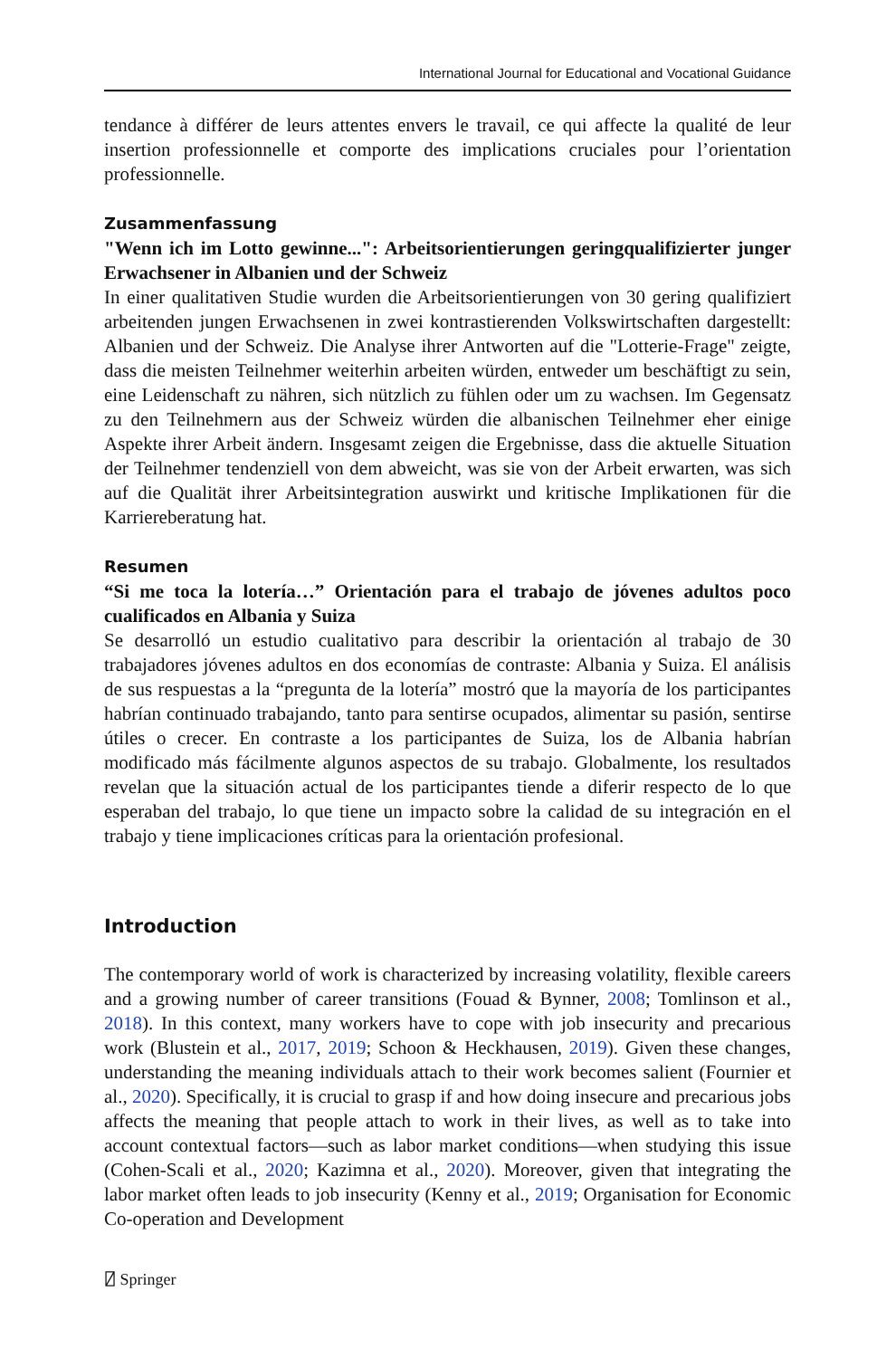International Journal for Educational and Vocational Guidance
tendance à différer de leurs attentes envers le travail, ce qui affecte la qualité de leur insertion professionnelle et comporte des implications cruciales pour l’orientation professionnelle.
Zusammenfassung
"Wenn ich im Lotto gewinne...": Arbeitsorientierungen geringqualifizierter junger Erwachsener in Albanien und der Schweiz
In einer qualitativen Studie wurden die Arbeitsorientierungen von 30 gering qualifiziert arbeitenden jungen Erwachsenen in zwei kontrastierenden Volkswirtschaften dargestellt: Albanien und der Schweiz. Die Analyse ihrer Antworten auf die "Lotterie-Frage" zeigte, dass die meisten Teilnehmer weiterhin arbeiten würden, entweder um beschäftigt zu sein, eine Leidenschaft zu nähren, sich nützlich zu fühlen oder um zu wachsen. Im Gegensatz zu den Teilnehmern aus der Schweiz würden die albanischen Teilnehmer eher einige Aspekte ihrer Arbeit ändern. Insgesamt zeigen die Ergebnisse, dass die aktuelle Situation der Teilnehmer tendenziell von dem abweicht, was sie von der Arbeit erwarten, was sich auf die Qualität ihrer Arbeitsintegration auswirkt und kritische Implikationen für die Karriereberatung hat.
Resumen
“Si me toca la lotería…” Orientación para el trabajo de jóvenes adultos poco cualificados en Albania y Suiza
Se desarrolló un estudio cualitativo para describir la orientación al trabajo de 30 trabajadores jóvenes adultos en dos economías de contraste: Albania y Suiza. El análisis de sus respuestas a la “pregunta de la lotería” mostró que la mayoría de los participantes habrían continuado trabajando, tanto para sentirse ocupados, alimentar su pasión, sentirse útiles o crecer. En contraste a los participantes de Suiza, los de Albania habrían modificado más fácilmente algunos aspectos de su trabajo. Globalmente, los resultados revelan que la situación actual de los participantes tiende a diferir respecto de lo que esperaban del trabajo, lo que tiene un impacto sobre la calidad de su integración en el trabajo y tiene implicaciones críticas para la orientación profesional.
Introduction
The contemporary world of work is characterized by increasing volatility, flexible careers and a growing number of career transitions (Fouad & Bynner, 2008; Tomlinson et al., 2018). In this context, many workers have to cope with job insecurity and precarious work (Blustein et al., 2017, 2019; Schoon & Heckhausen, 2019). Given these changes, understanding the meaning individuals attach to their work becomes salient (Fournier et al., 2020). Specifically, it is crucial to grasp if and how doing insecure and precarious jobs affects the meaning that people attach to work in their lives, as well as to take into account contextual factors—such as labor market conditions—when studying this issue (Cohen-Scali et al., 2020; Kazimna et al., 2020). Moreover, given that integrating the labor market often leads to job insecurity (Kenny et al., 2019; Organisation for Economic Co-operation and Development
⍁ Springer